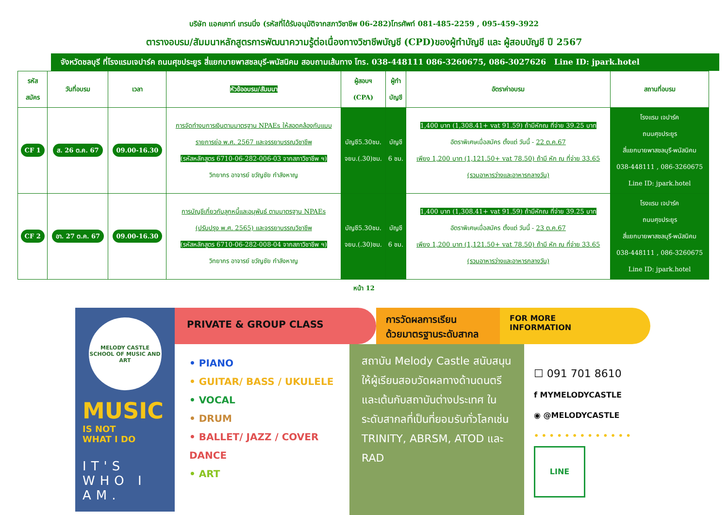บริษัท แอคเคาท์ เทรนนิ่ง (รหัสที่ได้รับอนุมัติจากสภาวิชาชีพ 06-282)โทรศัพท์ 081-485-2259 , 095-459-3922
ตารางอบรม/สัมมนาหลักสูตรการพัฒนาความรู้ต่อเนื่องทางวิชาชีพบัญชี (CPD)ของผู้ทำบัญชี และ ผู้สอบบัญชี ปี 2567
จังหวัดชลบุรี ที่โรงแรมเจปาร์ค ถนนศุขประยูร สี่แยกบายพาสชลบุรี-พนัสนิคม สอบถามเส้นทาง โทร. 038-448111 086-3260675, 086-3027626 Line ID: jpark.hotel
| รหัส สมัคร | วันที่อบรม | เวลา | หัวข้ออบรม/สัมมนา | ผู้สอบฯ (CPA) | ผู้ทำ บัญชี | อัตราค่าอบรม | สถานที่อบรม |
| --- | --- | --- | --- | --- | --- | --- | --- |
| CF 1 | ส. 26 ต.ค. 67 | 09.00-16.30 | การจัดทำงบการเงินตามมาตรฐาน NPAEs ให้สอดคล้องกับแบบ รายการย่อ พ.ศ. 2567 และจรรยาบรรณวิชาชีพ (รหัสหลักสูตร 6710-06-282-006-03 จากสภาวิชาชีพ ฯ) วิทยากร อาจารย์ ขวัญชัย กำลังหาญ | บัญชี5.30ชม. จยบ.(.30)ชม. | บัญชี 6 ชม. | 1,400 บาท (1,308.41+ vat 91.59) ถ้ามีหักณ ที่จ่าย 39.25 บาท อัตราพิเศษเมื่อสมัคร ตั้งแต่ วันนี้ - 22 ต.ค.67 เพียง 1,200 บาท (1,121.50+ vat 78.50) ถ้ามี หัก ณ ที่จ่าย 33.65 (รวมอาหารว่างและอาหารกลางวัน) | โรงแรม เจปาร์ค ถนนศุขประยูร สี่แยกบายพาสชลบุรี-พนัสนิคม 038-448111 , 086-3260675 Line ID: jpark.hotel |
| CF 2 | อา. 27 ต.ค. 67 | 09.00-16.30 | การบัญชีเกี่ยวกับลูกหนี้และอนุพันธ์ ตามมาตรฐาน NPAEs (ปรับปรุง พ.ศ. 2565) และจรรยาบรรณวิชาชีพ (รหัสหลักสูตร 6710-06-282-008-04 จากสภาวิชาชีพ ฯ) วิทยากร อาจารย์ ขวัญชัย กำลังหาญ | บัญชี5.30ชม. จยบ.(.30)ชม. | บัญชี 6 ชม. | 1,400 บาท (1,308.41+ vat 91.59) ถ้ามีหักณ ที่จ่าย 39.25 บาท อัตราพิเศษเมื่อสมัคร ตั้งแต่ วันนี้ - 23 ต.ค.67 เพียง 1,200 บาท (1,121.50+ vat 78.50) ถ้ามี หัก ณ ที่จ่าย 33.65 (รวมอาหารว่างและอาหารกลางวัน) | โรงแรม เจปาร์ค ถนนศุขประยูร สี่แยกบายพาสชลบุรี-พนัสนิคม 038-448111 , 086-3260675 Line ID: jpark.hotel |
หน้า 12
MELODY CASTLE
SCHOOL OF MUSIC AND ART
MUSIC
IS NOT
WHAT I DO
IT'S
WHO I AM.
PRIVATE & GROUP CLASS
การวัดผลการเรียน
ด้วยมาตรฐานระดับสากล
FOR MORE
INFORMATION
• PIANO
• GUITAR/ BASS / UKULELE
• VOCAL
• DRUM
• BALLET/ JAZZ / COVER DANCE
• ART
สถาบัน Melody Castle สนับสนุนให้ผู้เรียนสอบวัดผลทางด้านดนตรีและเต้นกับสถาบันต่างประเทศ ในระดับสากลที่เป็นที่ยอมรับทั่วโลกเช่น TRINITY, ABRSM, ATOD และ RAD
☐ 091 701 8610
f MYMELODYCASTLE
◉ @MELODYCASTLE
• • • • • • • • • • • • •
LINE